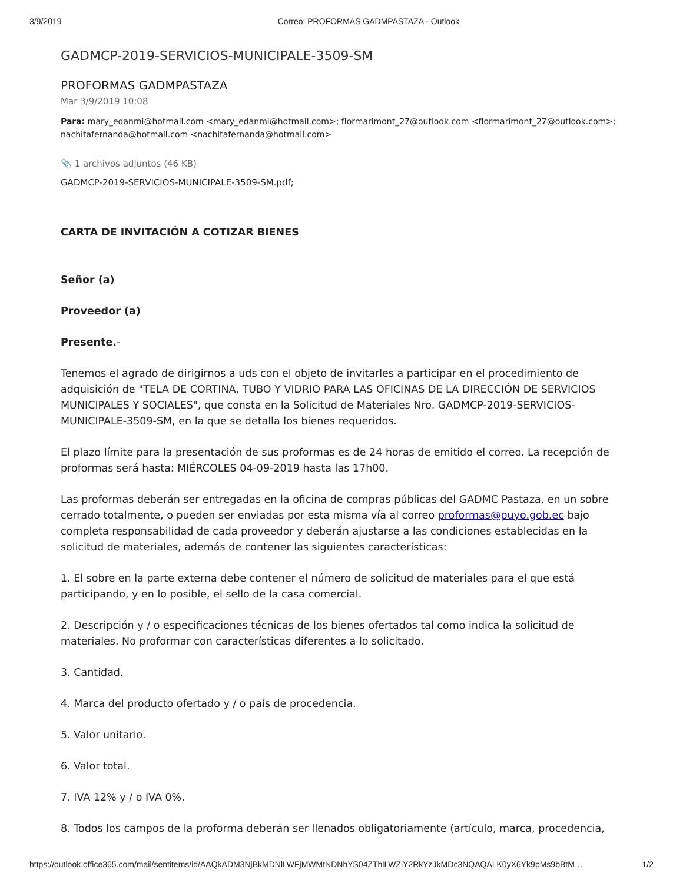3/9/2019 Correo: PROFORMAS GADMPASTAZA - Outlook
GADMCP-2019-SERVICIOS-MUNICIPALE-3509-SM
PROFORMAS GADMPASTAZA
Mar 3/9/2019 10:08
Para: mary_edanmi@hotmail.com <mary_edanmi@hotmail.com>; flormarimont_27@outlook.com <flormarimont_27@outlook.com>; nachitafernanda@hotmail.com <nachitafernanda@hotmail.com>
📎 1 archivos adjuntos (46 KB)
GADMCP-2019-SERVICIOS-MUNICIPALE-3509-SM.pdf;
CARTA DE INVITACIÓN A COTIZAR BIENES
Señor (a)
Proveedor (a)
Presente.-
Tenemos el agrado de dirigirnos a uds con el objeto de invitarles a participar en el procedimiento de adquisición de "TELA DE CORTINA, TUBO Y VIDRIO PARA LAS OFICINAS DE LA DIRECCIÓN DE SERVICIOS MUNICIPALES Y SOCIALES", que consta en la Solicitud de Materiales Nro. GADMCP-2019-SERVICIOS-MUNICIPALE-3509-SM, en la que se detalla los bienes requeridos.
El plazo límite para la presentación de sus proformas es de 24 horas de emitido el correo. La recepción de proformas será hasta: MIÉRCOLES 04-09-2019 hasta las 17h00.
Las proformas deberán ser entregadas en la oficina de compras públicas del GADMC Pastaza, en un sobre cerrado totalmente, o pueden ser enviadas por esta misma vía al correo proformas@puyo.gob.ec bajo completa responsabilidad de cada proveedor y deberán ajustarse a las condiciones establecidas en la solicitud de materiales, además de contener las siguientes características:
1. El sobre en la parte externa debe contener el número de solicitud de materiales para el que está participando, y en lo posible, el sello de la casa comercial.
2. Descripción y / o especificaciones técnicas de los bienes ofertados tal como indica la solicitud de materiales. No proformar con características diferentes a lo solicitado.
3. Cantidad.
4. Marca del producto ofertado y / o país de procedencia.
5. Valor unitario.
6. Valor total.
7. IVA 12% y / o IVA 0%.
8. Todos los campos de la proforma deberán ser llenados obligatoriamente (artículo, marca, procedencia,
https://outlook.office365.com/mail/sentitems/id/AAQkADM3NjBkMDNlLWFjMWMtNDNhYS04ZThlLWZiY2RkYzJkMDc3NQAQALK0yX6Yk9pMs9bBtM… 1/2